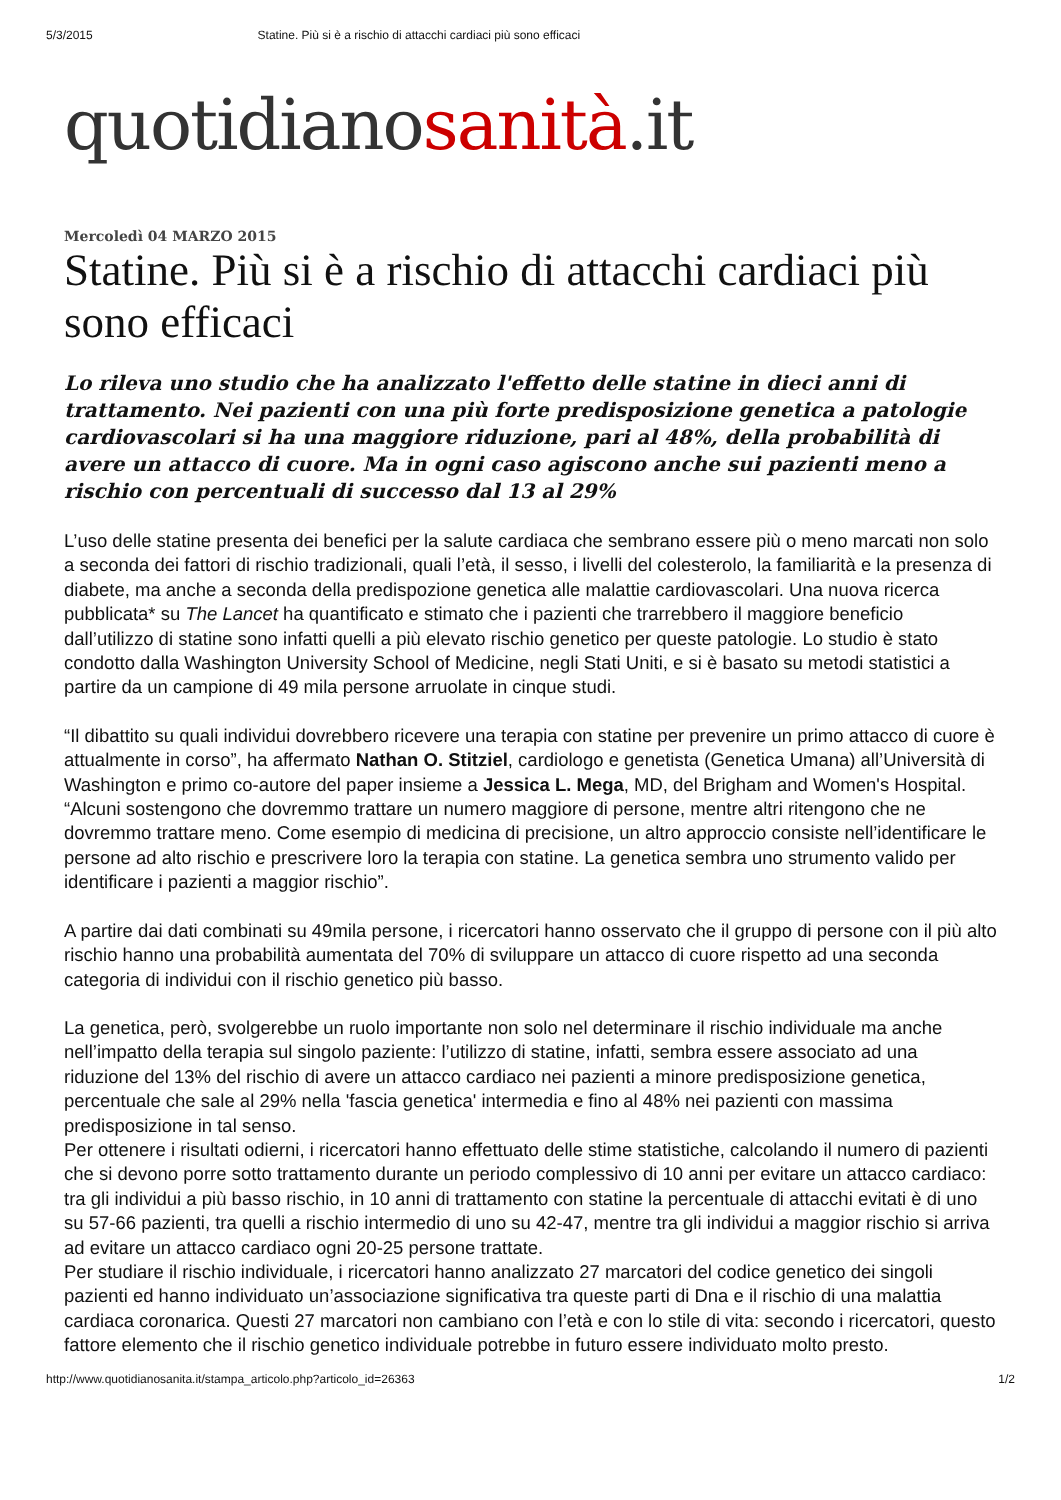5/3/2015 Statine. Più si è a rischio di attacchi cardiaci più sono efficaci
quotidianosanità.it
Mercoledì 04 MARZO 2015
Statine. Più si è a rischio di attacchi cardiaci più sono efficaci
Lo rileva uno studio che ha analizzato l'effetto delle statine in dieci anni di trattamento. Nei pazienti con una più forte predisposizione genetica a patologie cardiovascolari si ha una maggiore riduzione, pari al 48%, della probabilità di avere un attacco di cuore. Ma in ogni caso agiscono anche sui pazienti meno a rischio con percentuali di successo dal 13 al 29%
L’uso delle statine presenta dei benefici per la salute cardiaca che sembrano essere più o meno marcati non solo a seconda dei fattori di rischio tradizionali, quali l’età, il sesso, i livelli del colesterolo, la familiarità e la presenza di diabete, ma anche a seconda della predispozione genetica alle malattie cardiovascolari. Una nuova ricerca pubblicata* su The Lancet ha quantificato e stimato che i pazienti che trarrebbero il maggiore beneficio dall’utilizzo di statine sono infatti quelli a più elevato rischio genetico per queste patologie. Lo studio è stato condotto dalla Washington University School of Medicine, negli Stati Uniti, e si è basato su metodi statistici a partire da un campione di 49 mila persone arruolate in cinque studi.
“Il dibattito su quali individui dovrebbero ricevere una terapia con statine per prevenire un primo attacco di cuore è attualmente in corso”, ha affermato Nathan O. Stitziel, cardiologo e genetista (Genetica Umana) all’Università di Washington e primo co-autore del paper insieme a Jessica L. Mega, MD, del Brigham and Women's Hospital. “Alcuni sostengono che dovremmo trattare un numero maggiore di persone, mentre altri ritengono che ne dovremmo trattare meno. Come esempio di medicina di precisione, un altro approccio consiste nell’identificare le persone ad alto rischio e prescrivere loro la terapia con statine. La genetica sembra uno strumento valido per identificare i pazienti a maggior rischio”.
A partire dai dati combinati su 49mila persone, i ricercatori hanno osservato che il gruppo di persone con il più alto rischio hanno una probabilità aumentata del 70% di sviluppare un attacco di cuore rispetto ad una seconda categoria di individui con il rischio genetico più basso.
La genetica, però, svolgerebbe un ruolo importante non solo nel determinare il rischio individuale ma anche nell’impatto della terapia sul singolo paziente: l’utilizzo di statine, infatti, sembra essere associato ad una riduzione del 13% del rischio di avere un attacco cardiaco nei pazienti a minore predisposizione genetica, percentuale che sale al 29% nella 'fascia genetica' intermedia e fino al 48% nei pazienti con massima predisposizione in tal senso.
Per ottenere i risultati odierni, i ricercatori hanno effettuato delle stime statistiche, calcolando il numero di pazienti che si devono porre sotto trattamento durante un periodo complessivo di 10 anni per evitare un attacco cardiaco: tra gli individui a più basso rischio, in 10 anni di trattamento con statine la percentuale di attacchi evitati è di uno su 57-66 pazienti, tra quelli a rischio intermedio di uno su 42-47, mentre tra gli individui a maggior rischio si arriva ad evitare un attacco cardiaco ogni 20-25 persone trattate.
Per studiare il rischio individuale, i ricercatori hanno analizzato 27 marcatori del codice genetico dei singoli pazienti ed hanno individuato un’associazione significativa tra queste parti di Dna e il rischio di una malattia cardiaca coronarica. Questi 27 marcatori non cambiano con l’età e con lo stile di vita: secondo i ricercatori, questo fattore elemento che il rischio genetico individuale potrebbe in futuro essere individuato molto presto.
http://www.quotidianosanita.it/stampa_articolo.php?articolo_id=26363 1/2